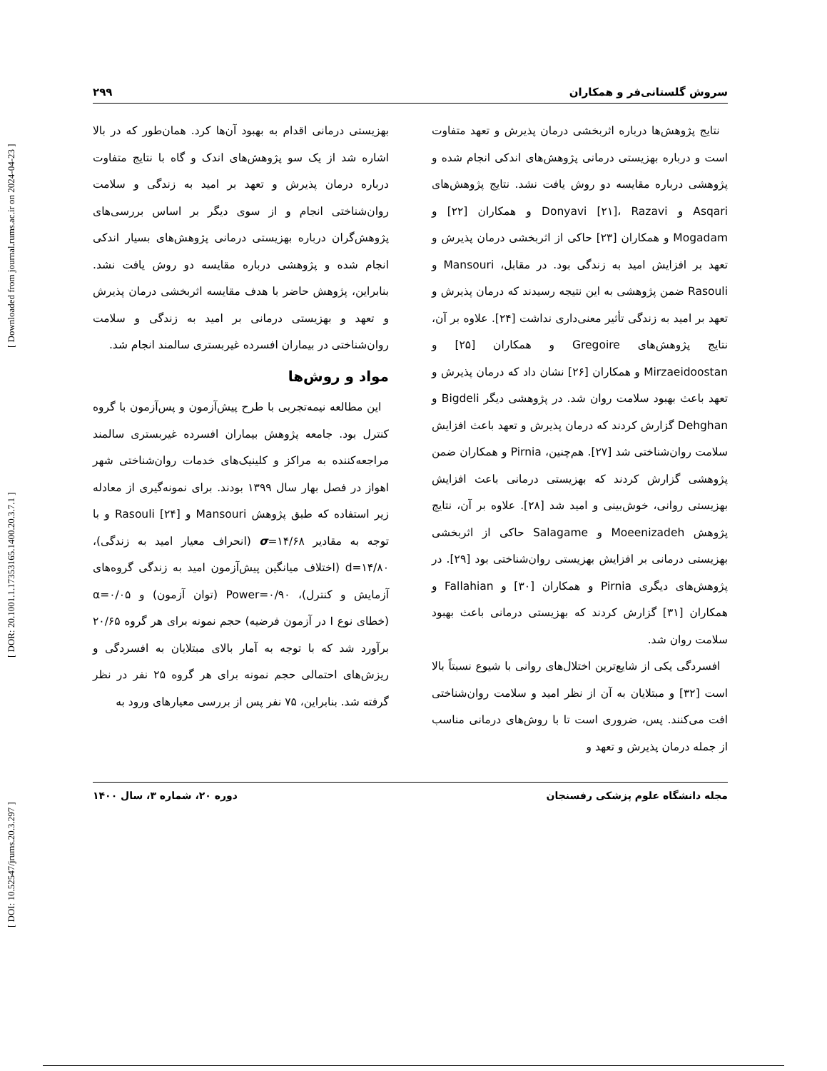[ DOI: 10.52547/jrums.20.3.297 ] [ DOR: 20.1001.1.17353165.1400.20.3.7.1 ] [ Downloaded from journal.rums.ac.ir on 2024-04-23 ]
سروش گلستانی‌فر و همکاران ۲۹۹
نتایج پژوهش‌ها درباره اثربخشی درمان پذیرش و تعهد متفاوت است و درباره بهزیستی درمانی پژوهش‌های اندکی انجام شده و پژوهشی درباره مقایسه دو روش یافت نشد. نتایج پژوهش‌های Asqari و Donyavi [۲۱]، Razavi و همکاران [۲۲] و Mogadam و همکاران [۲۳] حاکی از اثربخشی درمان پذیرش و تعهد بر افزایش امید به زندگی بود. در مقابل، Mansouri و Rasouli ضمن پژوهشی به این نتیجه رسیدند که درمان پذیرش و تعهد بر امید به زندگی تأثیر معنی‌داری نداشت [۲۴]. علاوه بر آن، نتایج پژوهش‌های Gregoire و همکاران [۲۵] و Mirzaeidoostan و همکاران [۲۶] نشان داد که درمان پذیرش و تعهد باعث بهبود سلامت روان شد. در پژوهشی دیگر Bigdeli و Dehghan گزارش کردند که درمان پذیرش و تعهد باعث افزایش سلامت روان‌شناختی شد [۲۷]. هم‌چنین، Pirnia و همکاران ضمن پژوهشی گزارش کردند که بهزیستی درمانی باعث افزایش بهزیستی روانی، خوش‌بینی و امید شد [۲۸]. علاوه بر آن، نتایج پژوهش Moeenizadeh و Salagame حاکی از اثربخشی بهزیستی درمانی بر افزایش بهزیستی روان‌شناختی بود [۲۹]. در پژوهش‌های دیگری Pirnia و همکاران [۳۰] و Fallahian و همکاران [۳۱] گزارش کردند که بهزیستی درمانی باعث بهبود سلامت روان شد.
افسردگی یکی از شایع‌ترین اختلال‌های روانی با شیوع نسبتاً بالا است [۳۲] و مبتلایان به آن از نظر امید و سلامت روان‌شناختی افت می‌کنند. پس، ضروری است تا با روش‌های درمانی مناسب از جمله درمان پذیرش و تعهد و
بهزیستی درمانی اقدام به بهبود آن‌ها کرد. همان‌طور که در بالا اشاره شد از یک سو پژوهش‌های اندک و گاه با نتایج متفاوت درباره درمان پذیرش و تعهد بر امید به زندگی و سلامت روان‌شناختی انجام و از سوی دیگر بر اساس بررسی‌های پژوهش‌گران درباره بهزیستی درمانی پژوهش‌های بسیار اندکی انجام شده و پژوهشی درباره مقایسه دو روش یافت نشد. بنابراین، پژوهش حاضر با هدف مقایسه اثربخشی درمان پذیرش و تعهد و بهزیستی درمانی بر امید به زندگی و سلامت روان‌شناختی در بیماران افسرده غیربستری سالمند انجام شد.
مواد و روش‌ها
این مطالعه نیمه‌تجربی با طرح پیش‌آزمون و پس‌آزمون با گروه کنترل بود. جامعه پژوهش بیماران افسرده غیربستری سالمند مراجعه‌کننده به مراکز و کلینیک‌های خدمات روان‌شناختی شهر اهواز در فصل بهار سال ۱۳۹۹ بودند. برای نمونه‌گیری از معادله زیر استفاده که طبق پژوهش Mansouri و Rasouli [۲۴] و با توجه به مقادیر σ=۱۴/۶۸ (انحراف معیار امید به زندگی)، d=۱۴/۸۰ (اختلاف میانگین پیش‌آزمون امید به زندگی گروه‌های آزمایش و کنترل)، Power=۰/۹۰ (توان آزمون) و α=۰/۰۵ (خطای نوع I در آزمون فرضیه) حجم نمونه برای هر گروه ۲۰/۶۵ برآورد شد که با توجه به آمار بالای مبتلایان به افسردگی و ریزش‌های احتمالی حجم نمونه برای هر گروه ۲۵ نفر در نظر گرفته شد. بنابراین، ۷۵ نفر پس از بررسی معیارهای ورود به
مجله دانشگاه علوم پزشکی رفسنجان دوره ۲۰، شماره ۳، سال ۱۴۰۰